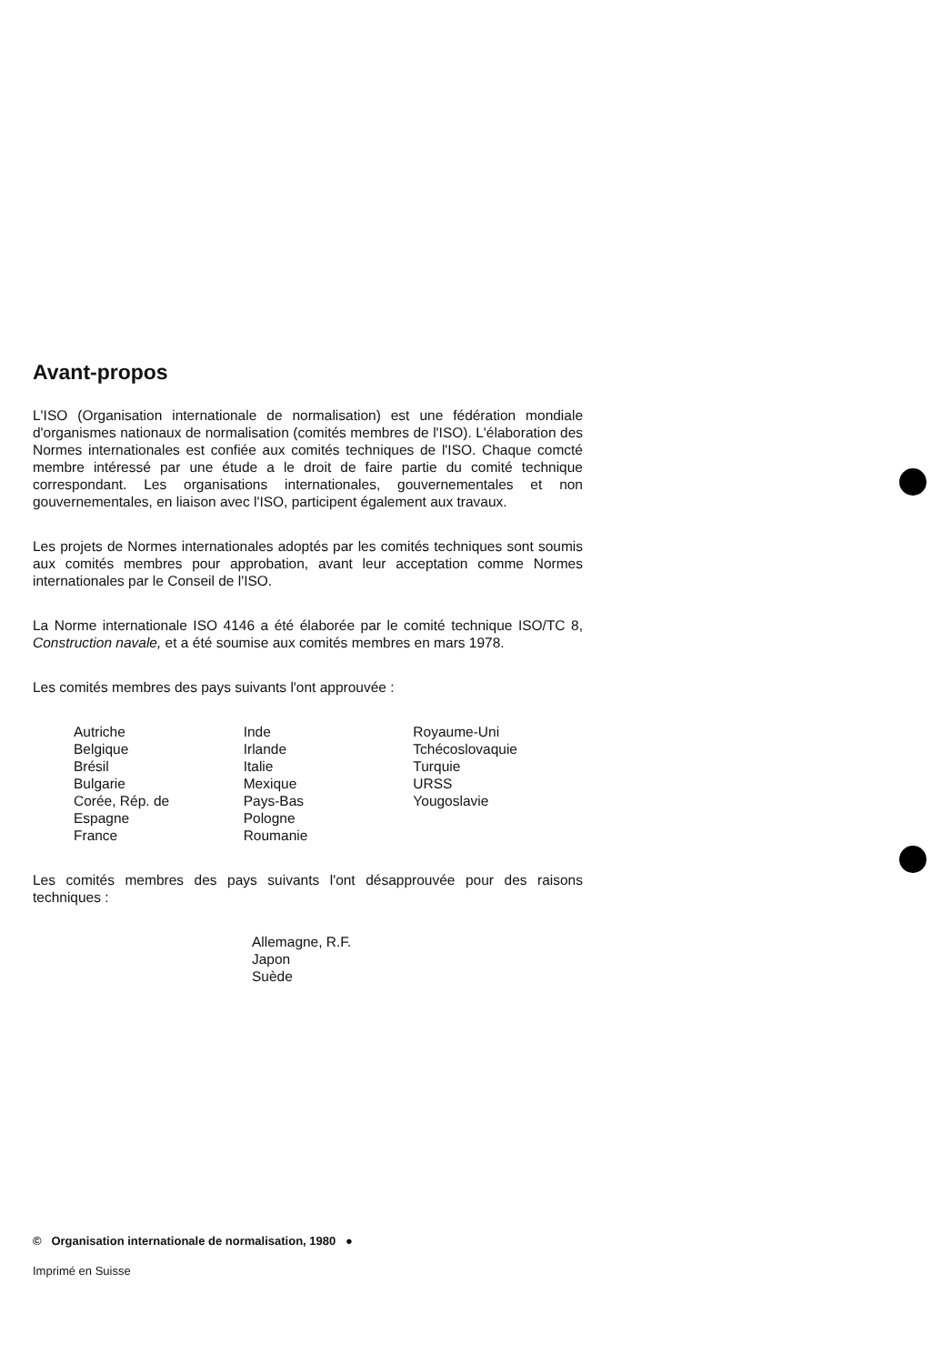Avant-propos
L'ISO (Organisation internationale de normalisation) est une fédération mondiale d'organismes nationaux de normalisation (comités membres de l'ISO). L'élaboration des Normes internationales est confiée aux comités techniques de l'ISO. Chaque comcté membre intéressé par une étude a le droit de faire partie du comité technique correspondant. Les organisations internationales, gouvernementales et non gouvernementales, en liaison avec l'ISO, participent également aux travaux.
Les projets de Normes internationales adoptés par les comités techniques sont soumis aux comités membres pour approbation, avant leur acceptation comme Normes internationales par le Conseil de l'ISO.
La Norme internationale ISO 4146 a été élaborée par le comité technique ISO/TC 8, Construction navale, et a été soumise aux comités membres en mars 1978.
Les comités membres des pays suivants l'ont approuvée :
Autriche
Belgique
Brésil
Bulgarie
Corée, Rép. de
Espagne
France
Inde
Irlande
Italie
Mexique
Pays-Bas
Pologne
Roumanie
Royaume-Uni
Tchécoslovaquie
Turquie
URSS
Yougoslavie
Les comités membres des pays suivants l'ont désapprouvée pour des raisons techniques :
Allemagne, R.F.
Japon
Suède
© Organisation internationale de normalisation, 1980 ●
Imprimé en Suisse